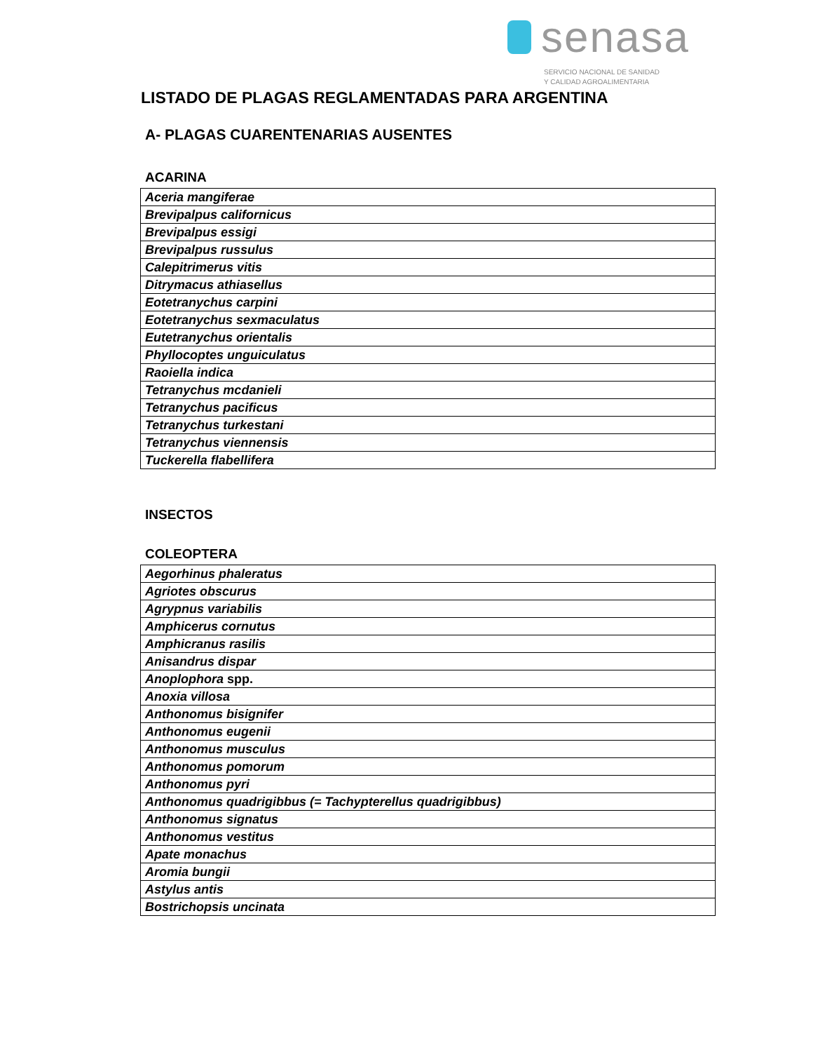senasa
SERVICIO NACIONAL DE SANIDAD
Y CALIDAD AGROALIMENTARIA
LISTADO DE PLAGAS REGLAMENTADAS PARA ARGENTINA
A- PLAGAS CUARENTENARIAS AUSENTES
ACARINA
| Aceria mangiferae |
| Brevipalpus californicus |
| Brevipalpus essigi |
| Brevipalpus russulus |
| Calepitrimerus vitis |
| Ditrymacus athiasellus |
| Eotetranychus carpini |
| Eotetranychus sexmaculatus |
| Eutetranychus orientalis |
| Phyllocoptes unguiculatus |
| Raoiella indica |
| Tetranychus mcdanieli |
| Tetranychus pacificus |
| Tetranychus turkestani |
| Tetranychus viennensis |
| Tuckerella flabellifera |
INSECTOS
COLEOPTERA
| Aegorhinus phaleratus |
| Agriotes obscurus |
| Agrypnus variabilis |
| Amphicerus cornutus |
| Amphicranus rasilis |
| Anisandrus dispar |
| Anoplophora spp. |
| Anoxia villosa |
| Anthonomus bisignifer |
| Anthonomus eugenii |
| Anthonomus musculus |
| Anthonomus pomorum |
| Anthonomus pyri |
| Anthonomus quadrigibbus (= Tachypterellus quadrigibbus) |
| Anthonomus signatus |
| Anthonomus vestitus |
| Apate monachus |
| Aromia bungii |
| Astylus antis |
| Bostrichopsis uncinata |